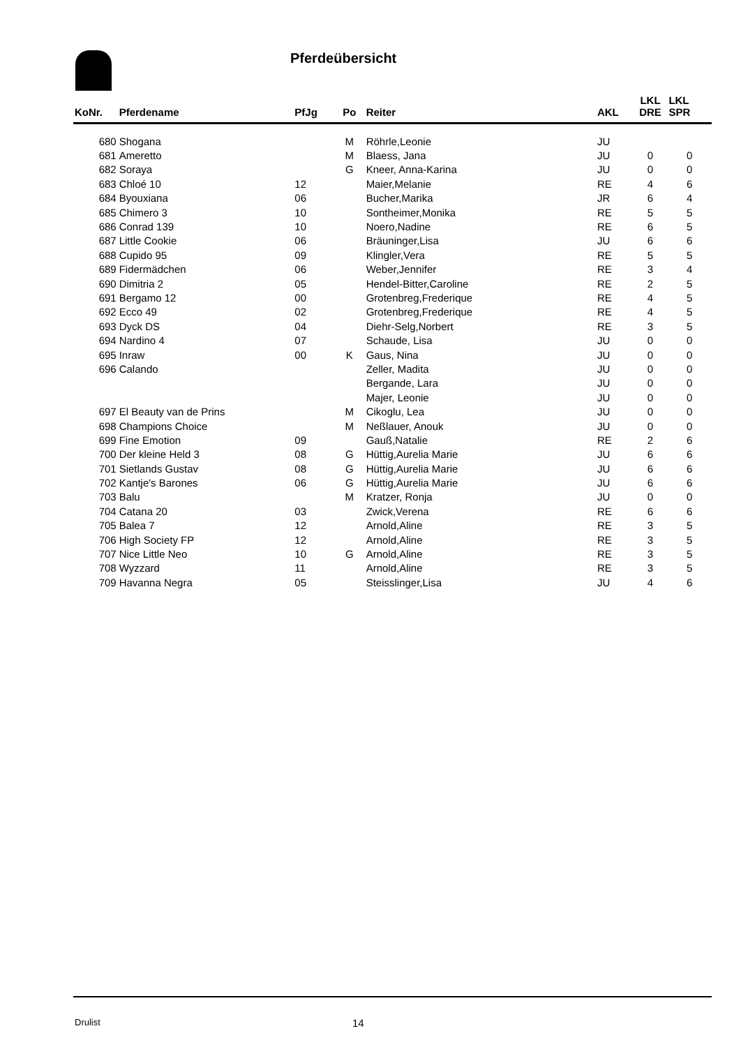Pferdeübersicht
| KoNr. | Pferdename | PfJg | Po | Reiter | AKL | LKL DRE | LKL SPR |
| --- | --- | --- | --- | --- | --- | --- | --- |
| 680 | Shogana | | M | Röhrle,Leonie | JU | | |
| 681 | Ameretto | | M | Blaess, Jana | JU | 0 | 0 |
| 682 | Soraya | | G | Kneer, Anna-Karina | JU | 0 | 0 |
| 683 | Chloé 10 | 12 | | Maier,Melanie | RE | 4 | 6 |
| 684 | Byouxiana | 06 | | Bucher,Marika | JR | 6 | 4 |
| 685 | Chimero 3 | 10 | | Sontheimer,Monika | RE | 5 | 5 |
| 686 | Conrad 139 | 10 | | Noero,Nadine | RE | 6 | 5 |
| 687 | Little Cookie | 06 | | Bräuninger,Lisa | JU | 6 | 6 |
| 688 | Cupido 95 | 09 | | Klingler,Vera | RE | 5 | 5 |
| 689 | Fidermädchen | 06 | | Weber,Jennifer | RE | 3 | 4 |
| 690 | Dimitria 2 | 05 | | Hendel-Bitter,Caroline | RE | 2 | 5 |
| 691 | Bergamo 12 | 00 | | Grotenbreg,Frederique | RE | 4 | 5 |
| 692 | Ecco 49 | 02 | | Grotenbreg,Frederique | RE | 4 | 5 |
| 693 | Dyck DS | 04 | | Diehr-Selg,Norbert | RE | 3 | 5 |
| 694 | Nardino 4 | 07 | | Schaude, Lisa | JU | 0 | 0 |
| 695 | Inraw | 00 | K | Gaus, Nina | JU | 0 | 0 |
| 696 | Calando | | | Zeller, Madita | JU | 0 | 0 |
| | | | | Bergande, Lara | JU | 0 | 0 |
| | | | | Majer, Leonie | JU | 0 | 0 |
| 697 | El Beauty van de Prins | | M | Cikoglu, Lea | JU | 0 | 0 |
| 698 | Champions Choice | | M | Neßlauer, Anouk | JU | 0 | 0 |
| 699 | Fine Emotion | 09 | | Gauß,Natalie | RE | 2 | 6 |
| 700 | Der kleine Held 3 | 08 | G | Hüttig,Aurelia Marie | JU | 6 | 6 |
| 701 | Sietlands Gustav | 08 | G | Hüttig,Aurelia Marie | JU | 6 | 6 |
| 702 | Kantje's Barones | 06 | G | Hüttig,Aurelia Marie | JU | 6 | 6 |
| 703 | Balu | | M | Kratzer, Ronja | JU | 0 | 0 |
| 704 | Catana 20 | 03 | | Zwick,Verena | RE | 6 | 6 |
| 705 | Balea 7 | 12 | | Arnold,Aline | RE | 3 | 5 |
| 706 | High Society FP | 12 | | Arnold,Aline | RE | 3 | 5 |
| 707 | Nice Little Neo | 10 | G | Arnold,Aline | RE | 3 | 5 |
| 708 | Wyzzard | 11 | | Arnold,Aline | RE | 3 | 5 |
| 709 | Havanna Negra | 05 | | Steisslinger,Lisa | JU | 4 | 6 |
Drulist 14